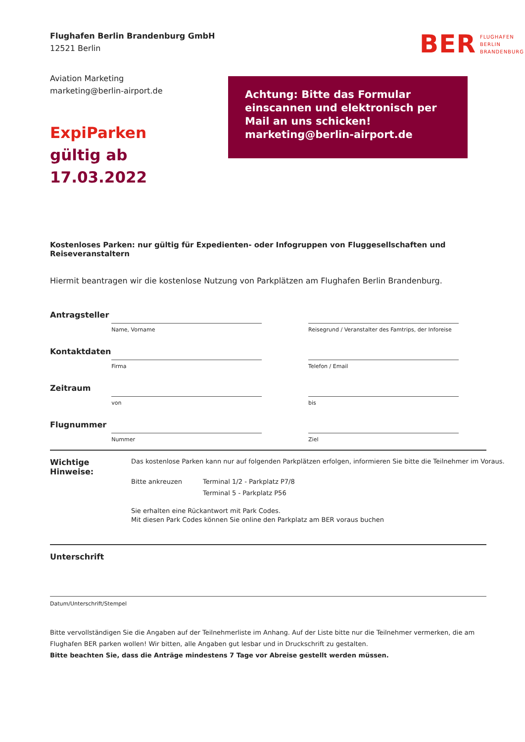Flughafen Berlin Brandenburg GmbH
12521 Berlin
BER FLUGHAFEN
BERLIN
BRANDENBURG
Aviation Marketing
marketing@berlin-airport.de
ExpiParken
gültig ab 17.03.2022
Achtung: Bitte das Formular einscannen und elektronisch per Mail an uns schicken!
marketing@berlin-airport.de
Kostenloses Parken: nur gültig für Expedienten- oder Infogruppen von Fluggesellschaften und Reiseveranstaltern
Hiermit beantragen wir die kostenlose Nutzung von Parkplätzen am Flughafen Berlin Brandenburg.
Antragsteller
Name, Vorname Reisegrund / Veranstalter des Famtrips, der Inforeise
Kontaktdaten
Firma Telefon / Email
Zeitraum
von bis
Flugnummer
Nummer Ziel
Wichtige Hinweise:
Das kostenlose Parken kann nur auf folgenden Parkplätzen erfolgen, informieren Sie bitte die Teilnehmer im Voraus.
Bitte ankreuzen Terminal 1/2 - Parkplatz P7/8
Terminal 5 - Parkplatz P56
Sie erhalten eine Rückantwort mit Park Codes.
Mit diesen Park Codes können Sie online den Parkplatz am BER voraus buchen
Unterschrift
Datum/Unterschrift/Stempel
Bitte vervollständigen Sie die Angaben auf der Teilnehmerliste im Anhang. Auf der Liste bitte nur die Teilnehmer vermerken, die am Flughafen BER parken wollen! Wir bitten, alle Angaben gut lesbar und in Druckschrift zu gestalten.
Bitte beachten Sie, dass die Anträge mindestens 7 Tage vor Abreise gestellt werden müssen.